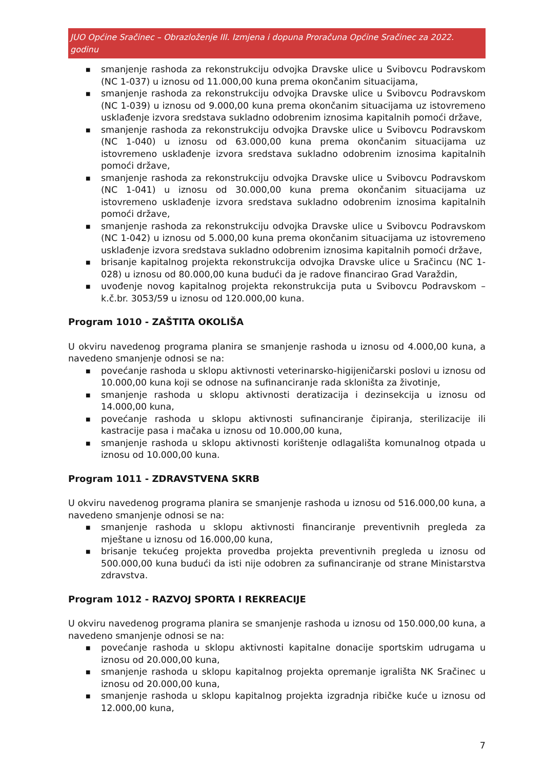JUO Općine Sračinec – Obrazloženje III. Izmjena i dopuna Proračuna Općine Sračinec za 2022. godinu
■ smanjenje rashoda za rekonstrukciju odvojka Dravske ulice u Svibovcu Podravskom (NC 1-037) u iznosu od 11.000,00 kuna prema okončanim situacijama,
■ smanjenje rashoda za rekonstrukciju odvojka Dravske ulice u Svibovcu Podravskom (NC 1-039) u iznosu od 9.000,00 kuna prema okončanim situacijama uz istovremeno usklađenje izvora sredstava sukladno odobrenim iznosima kapitalnih pomoći države,
■ smanjenje rashoda za rekonstrukciju odvojka Dravske ulice u Svibovcu Podravskom (NC 1-040) u iznosu od 63.000,00 kuna prema okončanim situacijama uz istovremeno usklađenje izvora sredstava sukladno odobrenim iznosima kapitalnih pomoći države,
■ smanjenje rashoda za rekonstrukciju odvojka Dravske ulice u Svibovcu Podravskom (NC 1-041) u iznosu od 30.000,00 kuna prema okončanim situacijama uz istovremeno usklađenje izvora sredstava sukladno odobrenim iznosima kapitalnih pomoći države,
■ smanjenje rashoda za rekonstrukciju odvojka Dravske ulice u Svibovcu Podravskom (NC 1-042) u iznosu od 5.000,00 kuna prema okončanim situacijama uz istovremeno usklađenje izvora sredstava sukladno odobrenim iznosima kapitalnih pomoći države,
■ brisanje kapitalnog projekta rekonstrukcija odvojka Dravske ulice u Sračincu (NC 1-028) u iznosu od 80.000,00 kuna budući da je radove financirao Grad Varaždin,
■ uvođenje novog kapitalnog projekta rekonstrukcija puta u Svibovcu Podravskom – k.č.br. 3053/59 u iznosu od 120.000,00 kuna.
Program 1010 - ZAŠTITA OKOLIŠA
U okviru navedenog programa planira se smanjenje rashoda u iznosu od 4.000,00 kuna, a navedeno smanjenje odnosi se na:
■ povećanje rashoda u sklopu aktivnosti veterinarsko-higijeničarski poslovi u iznosu od 10.000,00 kuna koji se odnose na sufinanciranje rada skloništa za životinje,
■ smanjenje rashoda u sklopu aktivnosti deratizacija i dezinsekcija u iznosu od 14.000,00 kuna,
■ povećanje rashoda u sklopu aktivnosti sufinanciranje čipiranja, sterilizacije ili kastracije pasa i mačaka u iznosu od 10.000,00 kuna,
■ smanjenje rashoda u sklopu aktivnosti korištenje odlagališta komunalnog otpada u iznosu od 10.000,00 kuna.
Program 1011 - ZDRAVSTVENA SKRB
U okviru navedenog programa planira se smanjenje rashoda u iznosu od 516.000,00 kuna, a navedeno smanjenje odnosi se na:
■ smanjenje rashoda u sklopu aktivnosti financiranje preventivnih pregleda za mještane u iznosu od 16.000,00 kuna,
■ brisanje tekućeg projekta provedba projekta preventivnih pregleda u iznosu od 500.000,00 kuna budući da isti nije odobren za sufinanciranje od strane Ministarstva zdravstva.
Program 1012 - RAZVOJ SPORTA I REKREACIJE
U okviru navedenog programa planira se smanjenje rashoda u iznosu od 150.000,00 kuna, a navedeno smanjenje odnosi se na:
■ povećanje rashoda u sklopu aktivnosti kapitalne donacije sportskim udrugama u iznosu od 20.000,00 kuna,
■ smanjenje rashoda u sklopu kapitalnog projekta opremanje igrališta NK Sračinec u iznosu od 20.000,00 kuna,
■ smanjenje rashoda u sklopu kapitalnog projekta izgradnja ribičke kuće u iznosu od 12.000,00 kuna,
7